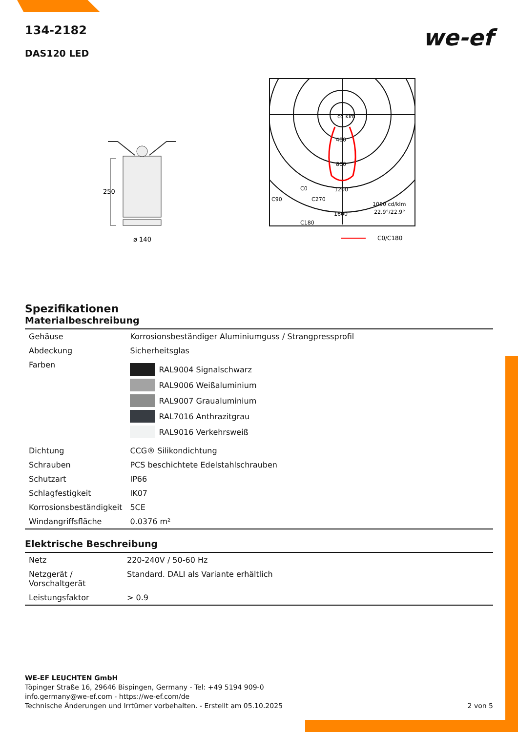134-2182
we-ef
DAS120 LED
250
ø 140
cd klm
400
800
1200
C0
C90
C270
1600
C180
1050 cd/klm
22.9°/22.9°
C0/C180
Spezifikationen
Materialbeschreibung
| Gehäuse | Korrosionsbeständiger Aluminiumguss / Strangpressprofil |
| Abdeckung | Sicherheitsglas |
| Farben | RAL9004 Signalschwarz RAL9006 Weißaluminium RAL9007 Graualuminium RAL7016 Anthrazitgrau RAL9016 Verkehrsweiß |
| Dichtung | CCG® Silikondichtung |
| Schrauben | PCS beschichtete Edelstahlschrauben |
| Schutzart | IP66 |
| Schlagfestigkeit | IK07 |
| Korrosionsbeständigkeit | 5CE |
| Windangriffsfläche | 0.0376 m² |
Elektrische Beschreibung
| Netz | 220-240V / 50-60 Hz |
| Netzgerät / Vorschaltgerät | Standard. DALI als Variante erhältlich |
| Leistungsfaktor | > 0.9 |
WE-EF LEUCHTEN GmbH
Töpinger Straße 16, 29646 Bispingen, Germany - Tel: +49 5194 909-0
info.germany@we-ef.com - https://we-ef.com/de
Technische Änderungen und Irrtümer vorbehalten. - Erstellt am 05.10.2025 2 von 5